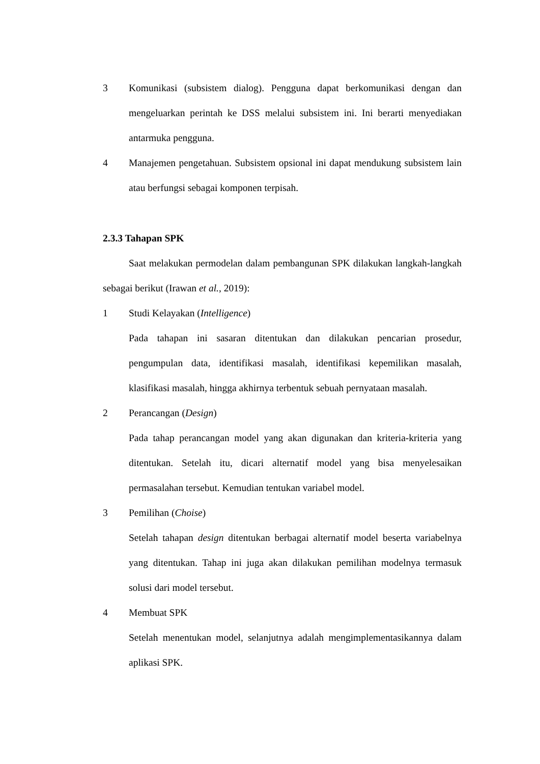3 Komunikasi (subsistem dialog). Pengguna dapat berkomunikasi dengan dan mengeluarkan perintah ke DSS melalui subsistem ini. Ini berarti menyediakan antarmuka pengguna.
4 Manajemen pengetahuan. Subsistem opsional ini dapat mendukung subsistem lain atau berfungsi sebagai komponen terpisah.
2.3.3 Tahapan SPK
Saat melakukan permodelan dalam pembangunan SPK dilakukan langkah-langkah sebagai berikut (Irawan et al., 2019):
1 Studi Kelayakan (Intelligence)
Pada tahapan ini sasaran ditentukan dan dilakukan pencarian prosedur, pengumpulan data, identifikasi masalah, identifikasi kepemilikan masalah, klasifikasi masalah, hingga akhirnya terbentuk sebuah pernyataan masalah.
2 Perancangan (Design)
Pada tahap perancangan model yang akan digunakan dan kriteria-kriteria yang ditentukan. Setelah itu, dicari alternatif model yang bisa menyelesaikan permasalahan tersebut. Kemudian tentukan variabel model.
3 Pemilihan (Choise)
Setelah tahapan design ditentukan berbagai alternatif model beserta variabelnya yang ditentukan. Tahap ini juga akan dilakukan pemilihan modelnya termasuk solusi dari model tersebut.
4 Membuat SPK
Setelah menentukan model, selanjutnya adalah mengimplementasikannya dalam aplikasi SPK.